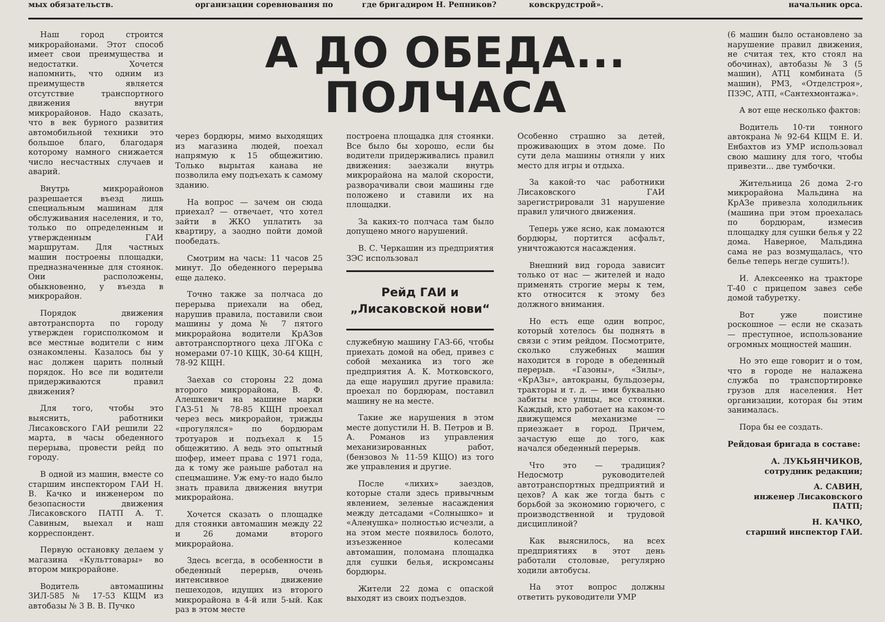мых обязательств. организации соревнования по где бригадиром Н. Репников? ковскрудстрой». начальник орса.
Наш город строится микрорайонами. Этот способ имеет свои преимущества и недостатки. Хочется напомнить, что одним из преимуществ является отсутствие транспортного движения внутри микрорайонов. Надо сказать, что в век бурного развития автомобильной техники это большое благо, благодаря которому намного снижается число несчастных случаев и аварий.
Внутрь микрорайонов разрешается въезд лишь специальным машинам для обслуживания населения, и то, только по определенным и утвержденным ГАИ маршрутам. Для частных машин построены площадки, предназначенные для стоянок. Они расположены, обыкновенно, у въезда в микрорайон.
Порядок движения автотранспорта по городу утвержден горисполкомом и все местные водители с ним ознакомлены. Казалось бы у нас должен царить полный порядок. Но все ли водители придерживаются правил движения?
Для того, чтобы это выяснить, работники Лисаковского ГАИ решили 22 марта, в часы обеденного перерыва, провести рейд по городу.
В одной из машин, вместе со старшим инспектором ГАИ Н. В. Качко и инженером по безопасности движения Лисаковского ПАТП А. Т. Савиным, выехал и наш корреспондент.
Первую остановку делаем у магазина «Культтовары» во втором микрорайоне.
Водитель автомашины ЗИЛ-585 № 17-53 КЩМ из автобазы № 3 В. В. Пучко
А ДО ОБЕДА... ПОЛЧАСА
через бордюры, мимо выходящих из магазина людей, поехал напрямую к 15 общежитию. Только вырытая канава не позволила ему подъехать к самому зданию.
На вопрос — зачем он сюда приехал? — отвечает, что хотел зайти в ЖКО уплатить за квартиру, а заодно пойти домой пообедать.
Смотрим на часы: 11 часов 25 минут. До обеденного перерыва еще далеко.
Точно также за полчаса до перерыва приехали на обед, нарушив правила, поставили свои машины у дома № 7 пятого микрорайона водители КрАЗов автотранспортного цеха ЛГОКа с номерами 07-10 КЩК, 30-64 КЩН, 78-92 КЩН.
Заехав со стороны 22 дома второго микрорайона, В. Ф. Алешкевич на машине марки ГАЗ-51 № 78-85 КЩН проехал через весь микрорайон, трижды «прогулялся» по бордюрам тротуаров и подъехал к 15 общежитию. А ведь это опытный шофер, имеет права с 1971 года, да к тому же раньше работал на спецмашине. Уж ему-то надо было знать правила движения внутри микрорайона.
Хочется сказать о площадке для стоянки автомашин между 22 и 26 домами второго микрорайона.
Здесь всегда, в особенности в обеденный перерыв, очень интенсивное движение пешеходов, идущих из второго микрорайона в 4-й или 5-ый. Как раз в этом месте
построена площадка для стоянки. Все было бы хорошо, если бы водители придерживались правил движения: заезжали внутрь микрорайона на малой скорости, разворачивали свои машины где положено и ставили их на площадки.
За каких-то полчаса там было допущено много нарушений.
В. С. Черкашин из предприятия ЗЭС использовал
Рейд ГАИ и
„Лисаковской нови“
служебную машину ГАЗ-66, чтобы приехать домой на обед, привез с собой механика из того же предприятия А. К. Мотковского, да еще нарушил другие правила: проехал по бордюрам, поставил машину не на месте.
Такие же нарушения в этом месте допустили Н. В. Петров и В. А. Романов из управления механизированных работ, (бензовоз № 11-59 КЩО) из того же управления и другие.
После «лихих» заездов, которые стали здесь привычным явлением, зеленые насаждения между детсадами «Солнышко» и «Аленушка» полностью исчезли, а на этом месте появилось болото, изъезженное колесами автомашин, поломана площадка для сушки белья, искромсаны бордюры.
Жители 22 дома с опаской выходят из своих подъездов.
Особенно страшно за детей, проживающих в этом доме. По сути дела машины отняли у них место для игры и отдыха.
За какой-то час работники Лисаковского ГАИ зарегистрировали 31 нарушение правил уличного движения.
Теперь уже ясно, как ломаются бордюры, портится асфальт, уничтожаются насаждения.
Внешний вид города зависит только от нас — жителей и надо применять строгие меры к тем, кто относится к этому без должного внимания.
Но есть еще один вопрос, который хотелось бы поднять в связи с этим рейдом. Посмотрите, сколько служебных машин находится в городе в обеденный перерыв. «Газоны», «Зилы», «КрАЗы», автокраны, бульдозеры, тракторы и т. д. — ими буквально забиты все улицы, все стоянки. Каждый, кто работает на каком-то движущемся механизме — приезжает в город. Причем, зачастую еще до того, как начался обеденный перерыв.
Что это — традиция? Недосмотр руководителей автотранспортных предприятий и цехов? А как же тогда быть с борьбой за экономию горючего, с производственной и трудовой дисциплиной?
Как выяснилось, на всех предприятиях в этот день работали столовые, регулярно ходили автобусы.
На этот вопрос должны ответить руководители УМР
(6 машин было остановлено за нарушение правил движения, не считая тех, кто стоял на обочинах), автобазы № 3 (5 машин), АТЦ комбината (5 машин), РМЗ, «Отделстроя», ПЗЭС, АТП, «Сантехмонтажа».
А вот еще несколько фактов:
Водитель 10-ти тонного автокрана № 92-64 КЩМ Е. И. Енбахтов из УМР использовал свою машину для того, чтобы привезти... две тумбочки.
Жительница 26 дома 2-го микрорайона Мальдина на КрАЗе привезла холодильник (машина при этом проехалась по бордюрам, измесив площадку для сушки белья у 22 дома. Наверное, Мальдина сама не раз возмущалась, что белье теперь негде сушить!).
И. Алексеенко на тракторе Т-40 с прицепом завез себе домой табуретку.
Вот уже поистине роскошное — если не сказать — преступное, использование огромных мощностей машин.
Но это еще говорит и о том, что в городе не налажена служба по транспортировке грузов для населения. Нет организации, которая бы этим занималась.
Пора бы ее создать.
Рейдовая бригада в составе:
А. ЛУКЬЯНЧИКОВ,
сотрудник редакции;
А. САВИН,
инженер Лисаковского ПАТП;
Н. КАЧКО,
старший инспектор ГАИ.